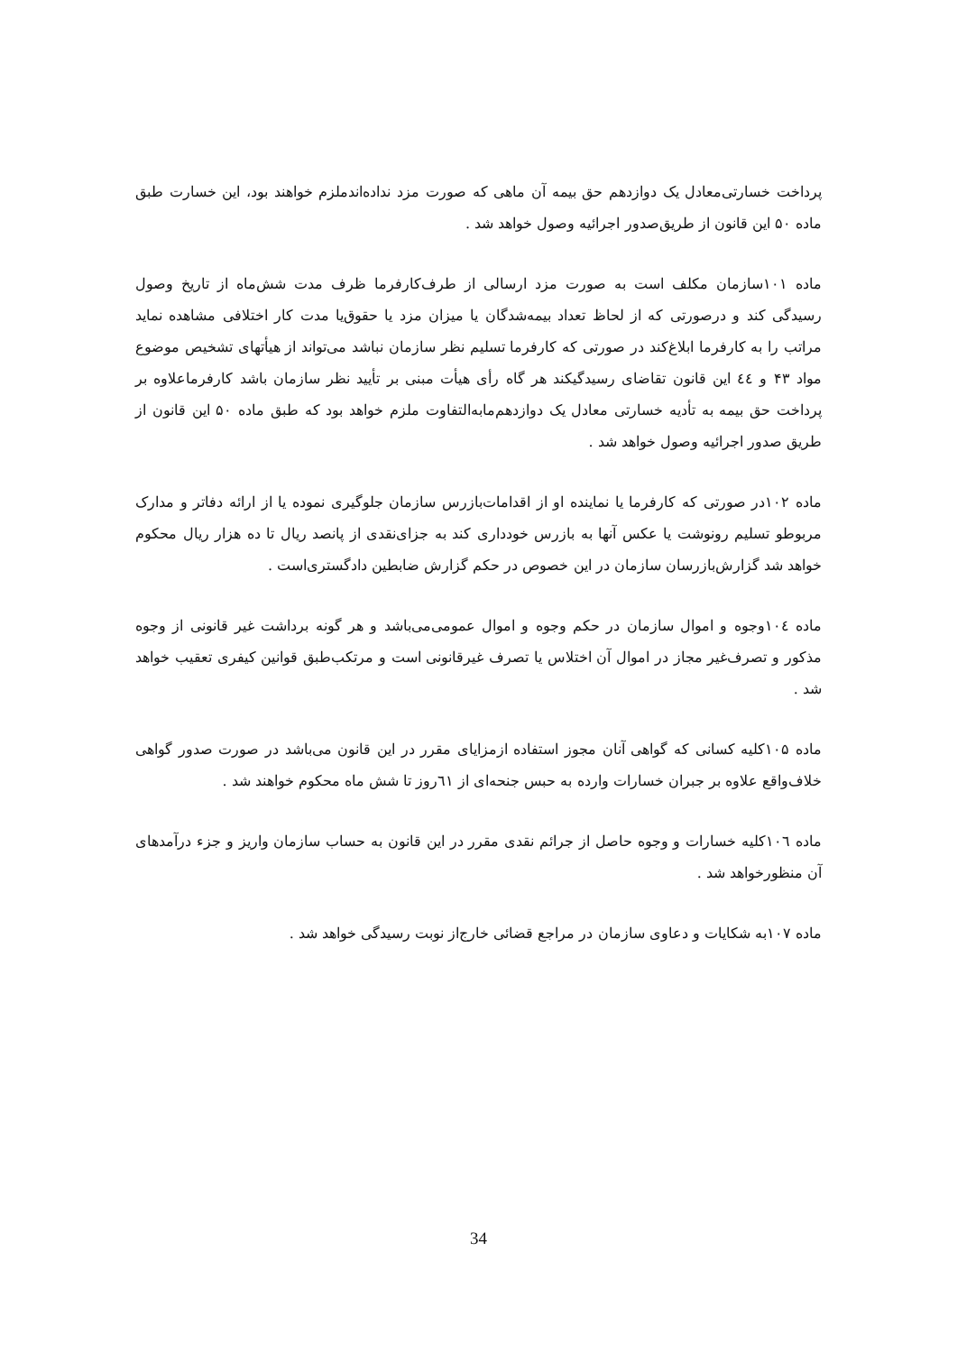پرداخت خسارتی‌معادل یک دوازدهم حق بیمه آن ماهی که صورت مزد نداده‌اندملزم خواهند بود، این خسارت طبق ماده ۵۰ این قانون از طریق‌صدور اجرائیه وصول خواهد شد .
ماده ۱۰۱سازمان مکلف است به صورت مزد ارسالی از طرف‌کارفرما ظرف مدت شش‌ماه از تاریخ وصول رسیدگی کند و درصورتی که از لحاظ تعداد بیمه‌شدگان یا میزان مزد یا حقوق‌یا مدت کار اختلافی مشاهده نماید مراتب را به کارفرما ابلاغ‌کند در صورتی که کارفرما تسلیم نظر سازمان نباشد می‌تواند از هیأتهای تشخیص موضوع مواد ۴۳ و ٤٤ این قانون تقاضای رسیدگیکند هر گاه رأی هیأت مبنی بر تأیید نظر سازمان باشد کارفرماعلاوه بر پرداخت حق بیمه به تأدیه خسارتی معادل یک دوازدهم‌مابه‌التفاوت ملزم خواهد بود که طبق ماده ۵۰ این قانون از طریق صدور اجرائیه وصول خواهد شد .
ماده ۱۰۲در صورتی که کارفرما یا نماینده او از اقدامات‌بازرس سازمان جلوگیری نموده یا از ارائه دفاتر و مدارک مربوطو تسلیم رونوشت یا عکس آنها به بازرس خودداری کند به جزای‌نقدی از پانصد ریال تا ده هزار ریال محکوم خواهد شد گزارش‌بازرسان سازمان در این خصوص در حکم گزارش ضابطین دادگستری‌است .
ماده ۱۰٤وجوه و اموال سازمان در حکم وجوه و اموال عمومی‌می‌باشد و هر گونه برداشت غیر قانونی از وجوه مذکور و تصرف‌غیر مجاز در اموال آن اختلاس یا تصرف غیرقانونی است و مرتکب‌طبق قوانین کیفری تعقیب خواهد شد .
ماده ۱۰۵کلیه کسانی که گواهی آنان مجوز استفاده ازمزایای مقرر در این قانون می‌باشد در صورت صدور گواهی خلاف‌واقع علاوه بر جبران خسارات وارده به حبس جنحه‌ای از ٦١روز تا شش ماه محکوم خواهند شد .
ماده ۱۰٦کلیه خسارات و وجوه حاصل از جرائم نقدی مقرر در این قانون به حساب سازمان واریز و جزء درآمدهای آن منظورخواهد شد .
ماده ۱۰۷به شکایات و دعاوی سازمان در مراجع قضائی خارج‌از نوبت رسیدگی خواهد شد .
34